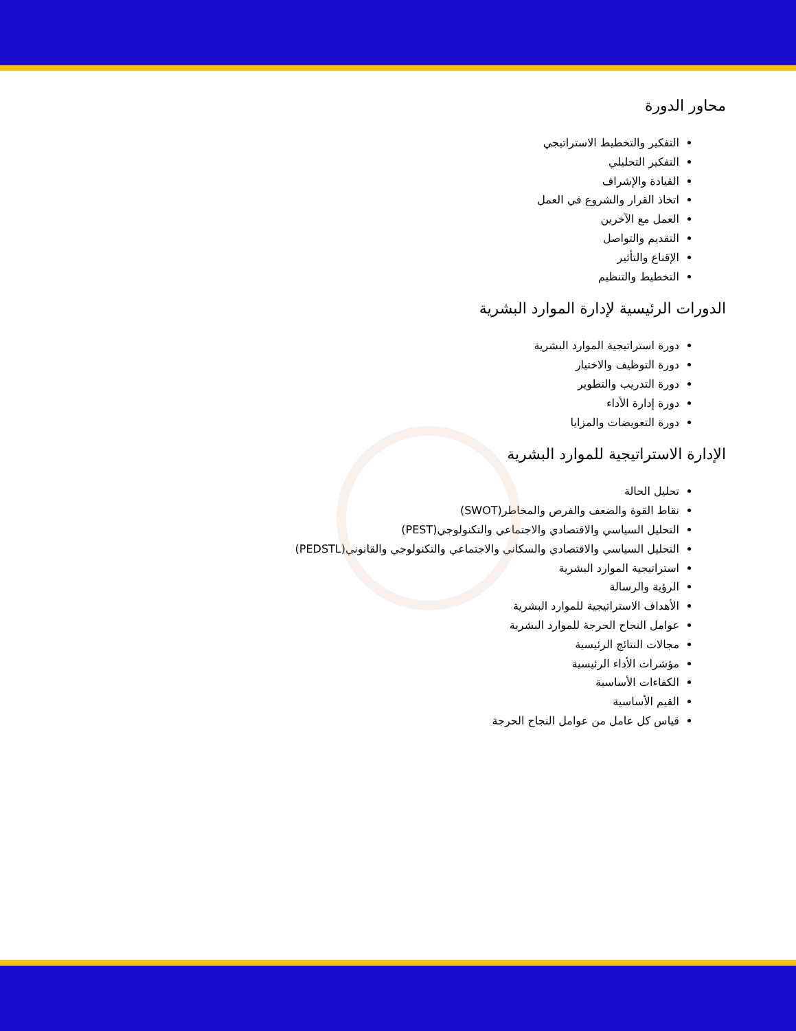محاور الدورة
التفكير والتخطيط الاستراتيجي
التفكير التحليلي
القيادة والإشراف
اتخاذ القرار والشروع في العمل
العمل مع الآخرين
التقديم والتواصل
الإقناع والتأثير
التخطيط والتنظيم
الدورات الرئيسية لإدارة الموارد البشرية
دورة استراتيجية الموارد البشرية
دورة التوظيف والاختيار
دورة التدريب والتطوير
دورة إدارة الأداء
دورة التعويضات والمزايا
الإدارة الاستراتيجية للموارد البشرية
تحليل الحالة
نقاط القوة والضعف والفرص والمخاطر(SWOT)
التحليل السياسي والاقتصادي والاجتماعي والتكنولوجي(PEST)
التحليل السياسي والاقتصادي والسكاني والاجتماعي والتكنولوجي والقانوني(PEDSTL)
استراتيجية الموارد البشرية
الرؤية والرسالة
الأهداف الاستراتيجية للموارد البشرية
عوامل النجاح الحرجة للموارد البشرية
مجالات النتائج الرئيسية
مؤشرات الأداء الرئيسية
الكفاءات الأساسية
القيم الأساسية
قياس كل عامل من عوامل النجاح الحرجة